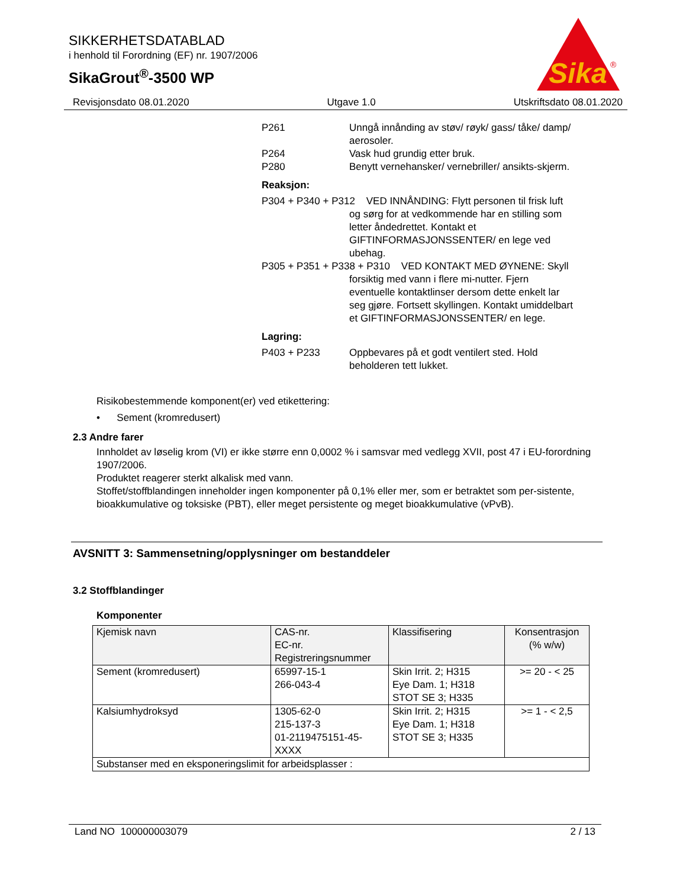SIKKERHETSDATABLAD
i henhold til Forordning (EF) nr. 1907/2006
SikaGrout<sup>®</sup>-3500 WP
Sika
®
Revisjonsdato 08.01.2020 Utgave 1.0 Utskriftsdato 08.01.2020
P261 Unngå innånding av støv/ røyk/ gass/ tåke/ damp/ aerosoler.
P264 Vask hud grundig etter bruk.
P280 Benytt vernehansker/ vernebriller/ ansikts-skjerm.
Reaksjon:
P304 + P340 + P312 VED INNÅNDING: Flytt personen til frisk luft og sørg for at vedkommende har en stilling som letter åndedrettet. Kontakt et GIFTINFORMASJONSSENTER/ en lege ved ubehag.
P305 + P351 + P338 + P310 VED KONTAKT MED ØYNENE: Skyll forsiktig med vann i flere mi-nutter. Fjern eventuelle kontaktlinser dersom dette enkelt lar seg gjøre. Fortsett skyllingen. Kontakt umiddelbart et GIFTINFORMASJONSSENTER/ en lege.
Lagring:
P403 + P233 Oppbevares på et godt ventilert sted. Hold beholderen tett lukket.
Risikobestemmende komponent(er) ved etikettering:
• Sement (kromredusert)
2.3 Andre farer
Innholdet av løselig krom (VI) er ikke større enn 0,0002 % i samsvar med vedlegg XVII, post 47 i EU-forordning 1907/2006.
Produktet reagerer sterkt alkalisk med vann.
Stoffet/stoffblandingen inneholder ingen komponenter på 0,1% eller mer, som er betraktet som per-sistente, bioakkumulative og toksiske (PBT), eller meget persistente og meget bioakkumulative (vPvB).
AVSNITT 3: Sammensetning/opplysninger om bestanddeler
3.2 Stoffblandinger
Komponenter
| Kjemisk navn | CAS-nr. EC-nr. Registreringsnummer | Klassifisering | Konsentrasjon (% w/w) |
| --- | --- | --- | --- |
| Sement (kromredusert) | 65997-15-1 266-043-4 | Skin Irrit. 2; H315 Eye Dam. 1; H318 STOT SE 3; H335 | >= 20 - < 25 |
| Kalsiumhydroksyd | 1305-62-0 215-137-3 01-2119475151-45-XXXX | Skin Irrit. 2; H315 Eye Dam. 1; H318 STOT SE 3; H335 | >= 1 - < 2,5 |
| Substanser med en eksponeringslimit for arbeidsplasser : | | | |
Land NO 100000003079 2 / 13